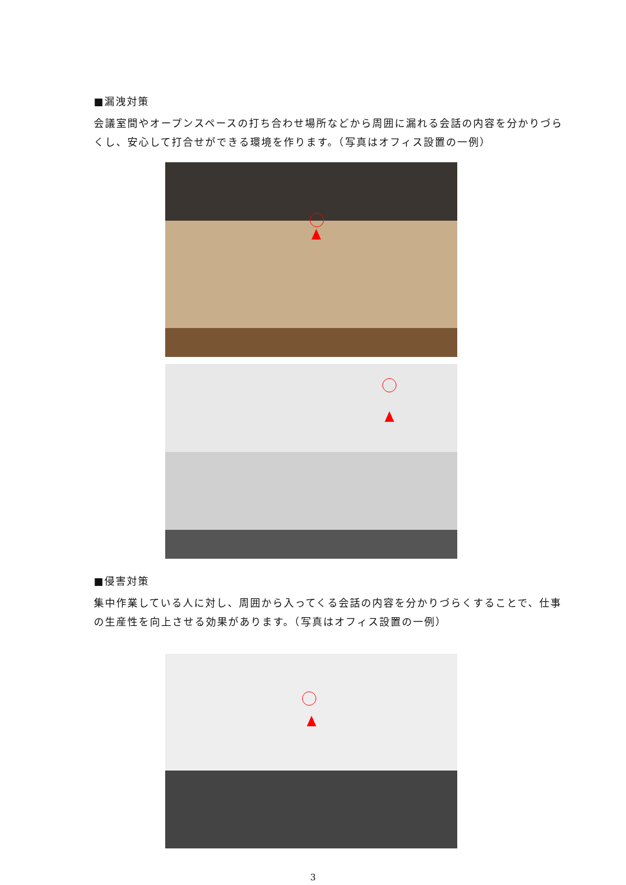■漏洩対策
会議室間やオープンスペースの打ち合わせ場所などから周囲に漏れる会話の内容を分かりづらくし、安心して打合せができる環境を作ります。（写真はオフィス設置の一例）
■侵害対策
集中作業している人に対し、周囲から入ってくる会話の内容を分かりづらくすることで、仕事の生産性を向上させる効果があります。（写真はオフィス設置の一例）
3